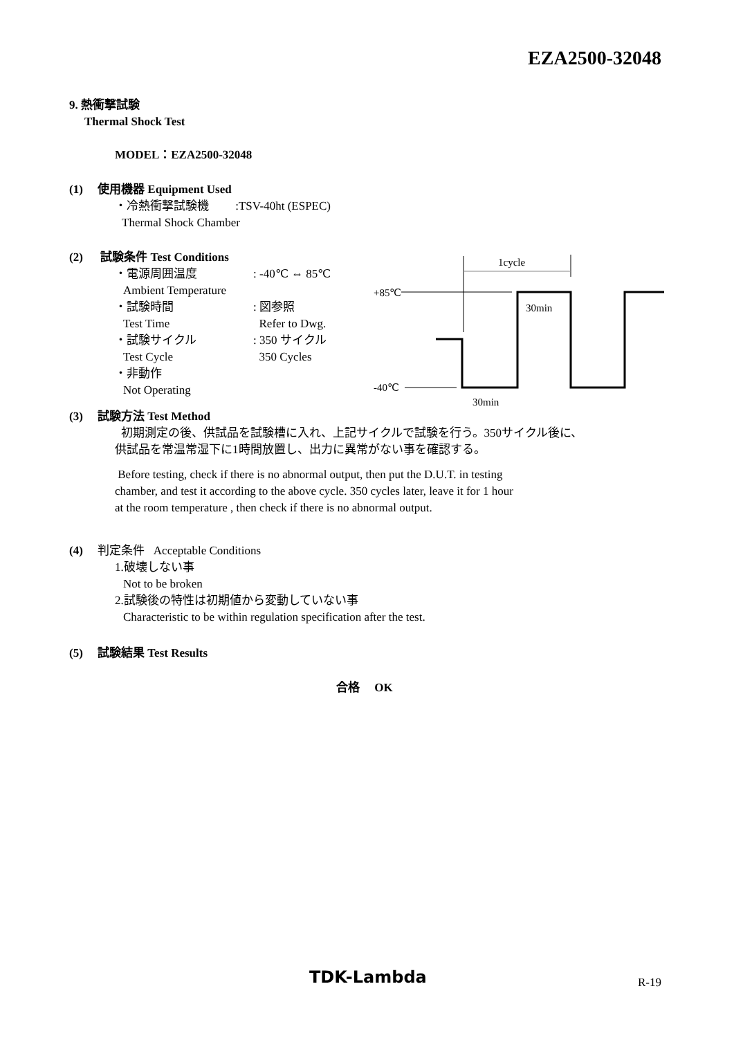EZA2500-32048
9. 熱衝撃試験
Thermal Shock Test
MODEL：EZA2500-32048
(1) 使用機器 Equipment Used
・冷熱衝撃試験機 :TSV-40ht (ESPEC)
Thermal Shock Chamber
(2) 試験条件 Test Conditions
・電源周囲温度
: -40℃ ⇔ 85℃
Ambient Temperature
・試験時間
: 図参照
Test Time
Refer to Dwg.
・試験サイクル
: 350 サイクル
Test Cycle
350 Cycles
・非動作
Not Operating
1cycle
+85℃
-40℃
30min
30min
(3) 試験方法 Test Method
初期測定の後、供試品を試験槽に入れ、上記サイクルで試験を行う。350サイクル後に、
供試品を常温常湿下に1時間放置し、出力に異常がない事を確認する。
Before testing, check if there is no abnormal output, then put the D.U.T. in testing
chamber, and test it according to the above cycle. 350 cycles later, leave it for 1 hour
at the room temperature , then check if there is no abnormal output.
(4) 判定条件 Acceptable Conditions
1.破壊しない事
Not to be broken
2.試験後の特性は初期値から変動していない事
Characteristic to be within regulation specification after the test.
(5) 試験結果 Test Results
合格 OK
TDK-Lambda R-19